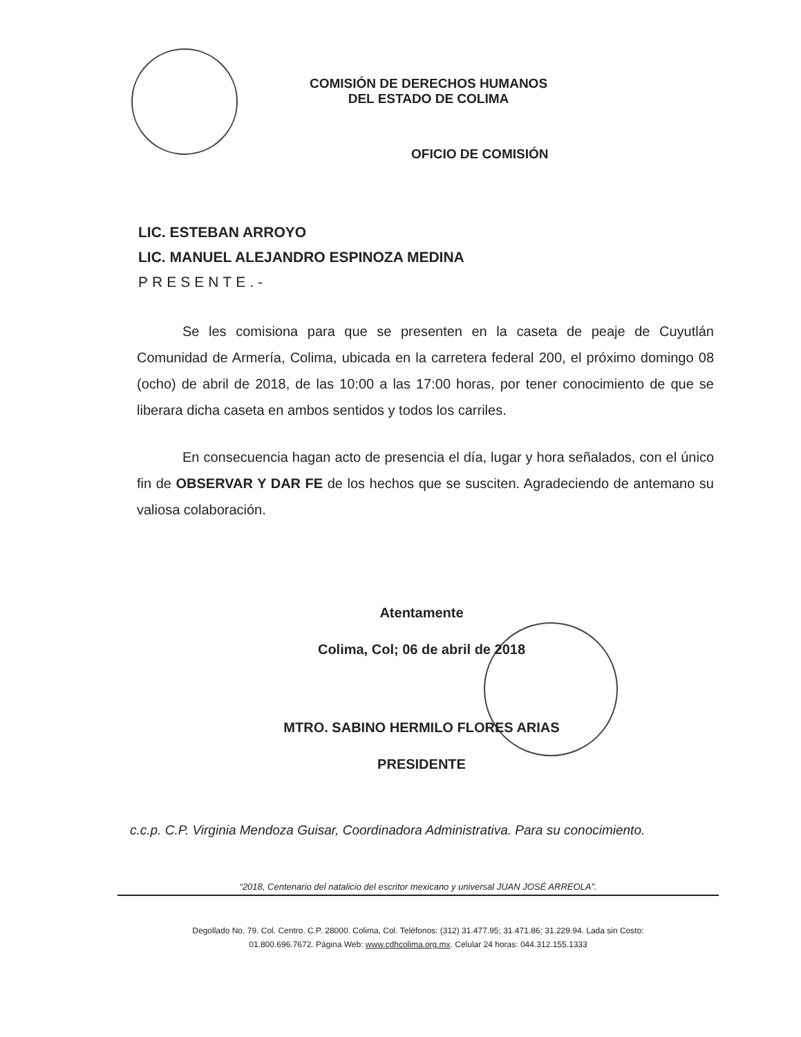COMISIÓN DE DERECHOS HUMANOS
DEL ESTADO DE COLIMA
OFICIO DE COMISIÓN
LIC. ESTEBAN ARROYO
LIC. MANUEL ALEJANDRO ESPINOZA MEDINA
PRESENTE.-
Se les comisiona para que se presenten en la caseta de peaje de Cuyutlán Comunidad de Armería, Colima, ubicada en la carretera federal 200, el próximo domingo 08 (ocho) de abril de 2018, de las 10:00 a las 17:00 horas, por tener conocimiento de que se liberara dicha caseta en ambos sentidos y todos los carriles.
En consecuencia hagan acto de presencia el día, lugar y hora señalados, con el único fin de OBSERVAR Y DAR FE de los hechos que se susciten. Agradeciendo de antemano su valiosa colaboración.
Atentamente
Colima, Col; 06 de abril de 2018
MTRO. SABINO HERMILO FLORES ARIAS
PRESIDENTE
c.c.p. C.P. Virginia Mendoza Guisar, Coordinadora Administrativa. Para su conocimiento.
“2018, Centenario del natalicio del escritor mexicano y universal JUAN JOSÉ ARREOLA”.
Degollado No. 79. Col. Centro. C.P. 28000. Colima, Col. Teléfonos: (312) 31.477.95; 31.471.86; 31.229.94. Lada sin Costo:
01.800.696.7672. Página Web: www.cdhcolima.org.mx. Celular 24 horas: 044.312.155.1333